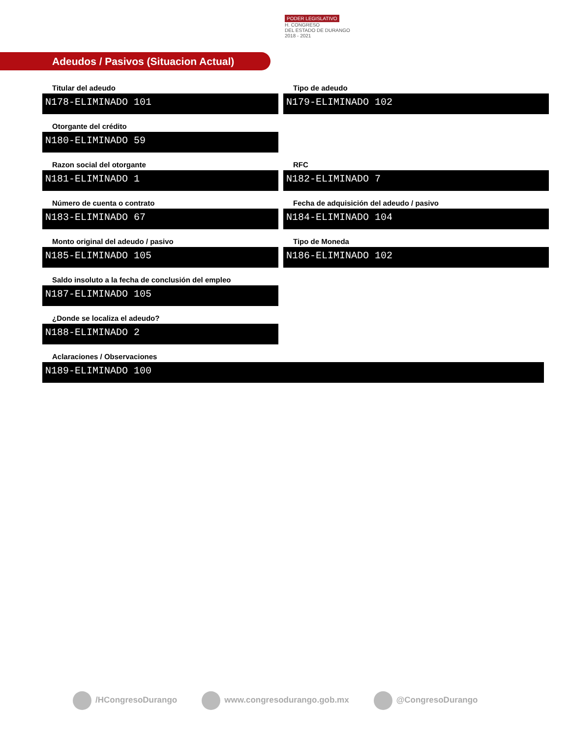PODER LEGISLATIVO
H. CONGRESO
DEL ESTADO DE DURANGO
2018 - 2021
Adeudos / Pasivos (Situacion Actual)
Titular del adeudo
N178-ELIMINADO 101
Tipo de adeudo
N179-ELIMINADO 102
Otorgante del crédito
N180-ELIMINADO 59
Razon social del otorgante
N181-ELIMINADO 1
RFC
N182-ELIMINADO 7
Número de cuenta o contrato
N183-ELIMINADO 67
Fecha de adquisición del adeudo / pasivo
N184-ELIMINADO 104
Monto original del adeudo / pasivo
N185-ELIMINADO 105
Tipo de Moneda
N186-ELIMINADO 102
Saldo insoluto a la fecha de conclusión del empleo
N187-ELIMINADO 105
¿Donde se localiza el adeudo?
N188-ELIMINADO 2
Aclaraciones / Observaciones
N189-ELIMINADO 100
/HCongresoDurango www.congresodurango.gob.mx @CongresoDurango